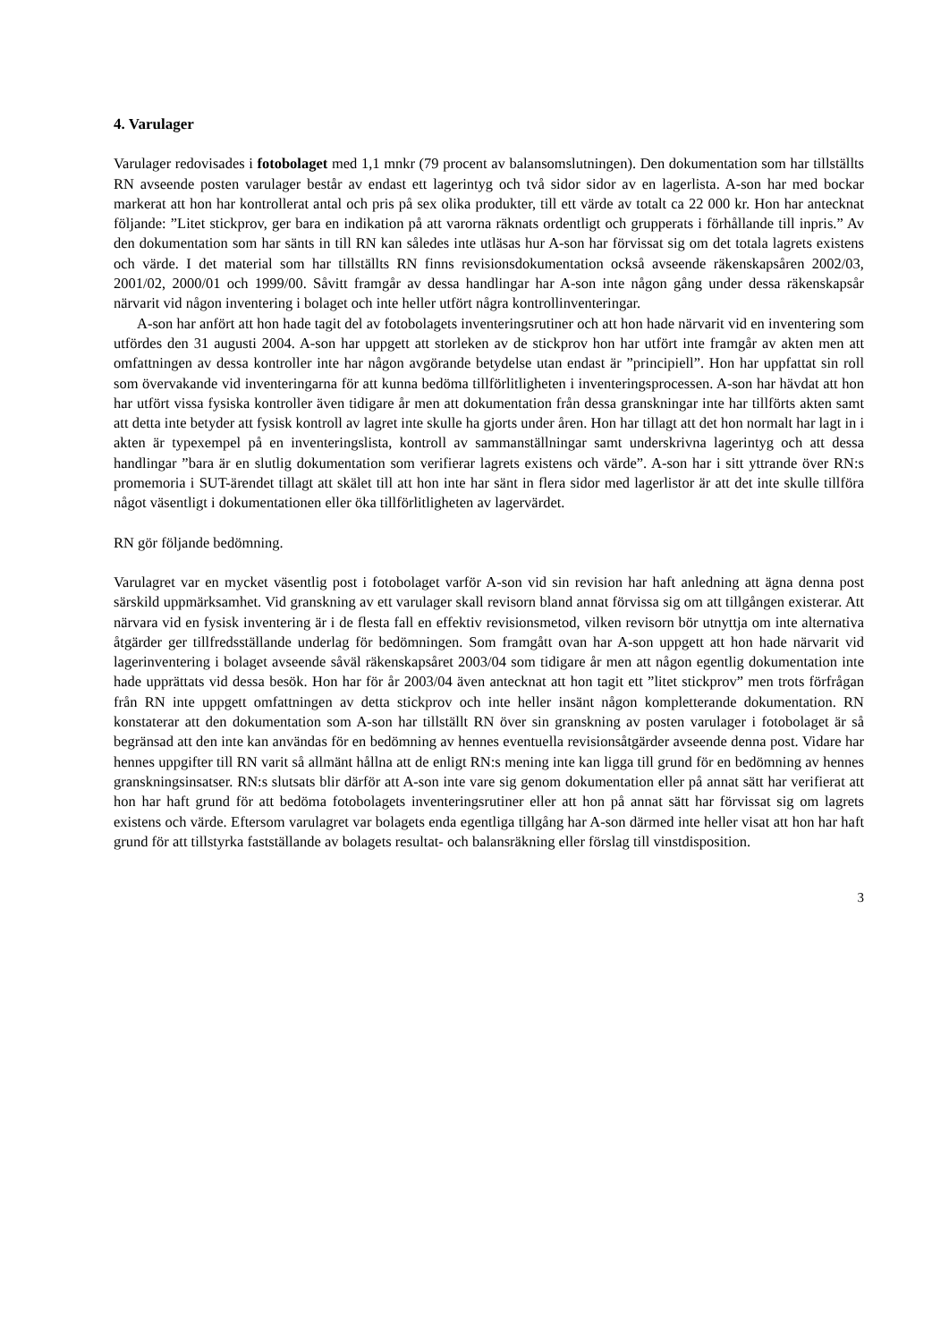4. Varulager
Varulager redovisades i fotobolaget med 1,1 mnkr (79 procent av balansomslutningen). Den dokumentation som har tillställts RN avseende posten varulager består av endast ett lagerintyg och två sidor sidor av en lagerlista. A-son har med bockar markerat att hon har kontrollerat antal och pris på sex olika produkter, till ett värde av totalt ca 22 000 kr. Hon har antecknat följande: ”Litet stickprov, ger bara en indikation på att varorna räknats ordentligt och grupperats i förhållande till inpris.” Av den dokumentation som har sänts in till RN kan således inte utläsas hur A-son har förvissat sig om det totala lagrets existens och värde. I det material som har tillställts RN finns revisionsdokumentation också avseende räkenskapsåren 2002/03, 2001/02, 2000/01 och 1999/00. Såvitt framgår av dessa handlingar har A-son inte någon gång under dessa räkenskapsår närvarit vid någon inventering i bolaget och inte heller utfört några kontrollinventeringar.
A-son har anfört att hon hade tagit del av fotobolagets inventeringsrutiner och att hon hade närvarit vid en inventering som utfördes den 31 augusti 2004. A-son har uppgett att storleken av de stickprov hon har utfört inte framgår av akten men att omfattningen av dessa kontroller inte har någon avgörande betydelse utan endast är ”principiell”. Hon har uppfattat sin roll som övervakande vid inventeringarna för att kunna bedöma tillförlitligheten i inventeringsprocessen. A-son har hävdat att hon har utfört vissa fysiska kontroller även tidigare år men att dokumentation från dessa granskningar inte har tillförts akten samt att detta inte betyder att fysisk kontroll av lagret inte skulle ha gjorts under åren. Hon har tillagt att det hon normalt har lagt in i akten är typexempel på en inventeringslista, kontroll av sammanställningar samt underskrivna lagerintyg och att dessa handlingar ”bara är en slutlig dokumentation som verifierar lagrets existens och värde”. A-son har i sitt yttrande över RN:s promemoria i SUT-ärendet tillagt att skälet till att hon inte har sänt in flera sidor med lagerlistor är att det inte skulle tillföra något väsentligt i dokumentationen eller öka tillförlitligheten av lagervärdet.
RN gör följande bedömning.
Varulagret var en mycket väsentlig post i fotobolaget varför A-son vid sin revision har haft anledning att ägna denna post särskild uppmärksamhet. Vid granskning av ett varulager skall revisorn bland annat förvissa sig om att tillgången existerar. Att närvara vid en fysisk inventering är i de flesta fall en effektiv revisionsmetod, vilken revisorn bör utnyttja om inte alternativa åtgärder ger tillfredsställande underlag för bedömningen. Som framgått ovan har A-son uppgett att hon hade närvarit vid lagerinventering i bolaget avseende såväl räkenskapsåret 2003/04 som tidigare år men att någon egentlig dokumentation inte hade upprättats vid dessa besök. Hon har för år 2003/04 även antecknat att hon tagit ett ”litet stickprov” men trots förfrågan från RN inte uppgett omfattningen av detta stickprov och inte heller insänt någon kompletterande dokumentation. RN konstaterar att den dokumentation som A-son har tillställt RN över sin granskning av posten varulager i fotobolaget är så begränsad att den inte kan användas för en bedömning av hennes eventuella revisionsåtgärder avseende denna post. Vidare har hennes uppgifter till RN varit så allmänt hållna att de enligt RN:s mening inte kan ligga till grund för en bedömning av hennes granskningsinsatser. RN:s slutsats blir därför att A-son inte vare sig genom dokumentation eller på annat sätt har verifierat att hon har haft grund för att bedöma fotobolagets inventeringsrutiner eller att hon på annat sätt har förvissat sig om lagrets existens och värde. Eftersom varulagret var bolagets enda egentliga tillgång har A-son därmed inte heller visat att hon har haft grund för att tillstyrka fastställande av bolagets resultat- och balansräkning eller förslag till vinstdisposition.
3